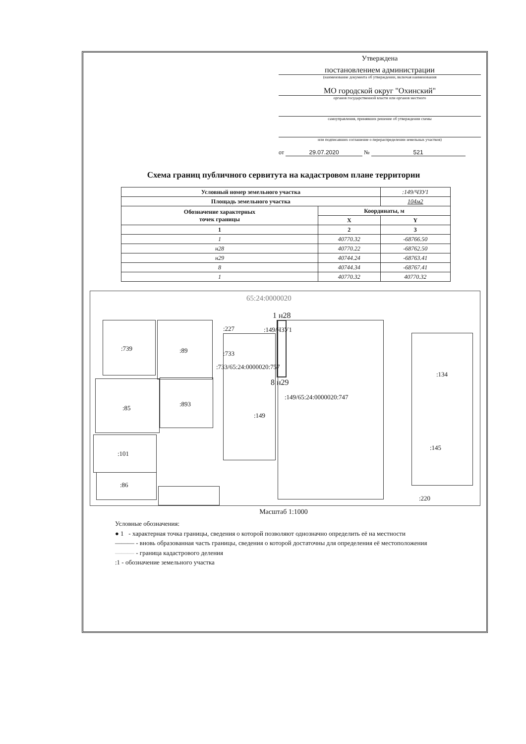Утверждена
постановлением администрации
(наименование документа об утверждении, включая наименования
МО городской округ "Охинский"
органов государственной власти или органов местного
самоуправления, принявших решение об утверждении схемы
или подписавших соглашение о перераспределении земельных участков)
от 29.07.2020 № 521
Схема границ публичного сервитута на кадастровом плане территории
| Условный номер земельного участка | | :149/ЧЗУ1 |
| Площадь земельного участка | | 104м2 |
| Обозначение характерных точек границы | Координаты, м | |
| | X | Y |
| 1 | 2 | 3 |
| 1 | 40770.32 | -68766.50 |
| н28 | 40770.22 | -68762.50 |
| н29 | 40744.24 | -68763.41 |
| 8 | 40744.34 | -68767.41 |
| 1 | 40770.32 | 40770.32 |
65:24:0000020
:739:89
:85:893
:101:86
:227:149/ЧЗУ1
:733:733/65:24:0000020:757
1 н28
8 н29
:149/65:24:0000020:747
:149:134
:145:220
Масштаб 1:1000
Условные обозначения:
● 1 - характерная точка границы, сведения о которой позволяют однозначно определить её на местности
——— - вновь образованная часть границы, сведения о которой достаточны для определения её местоположения
——— - граница кадастрового деления
:1 - обозначение земельного участка